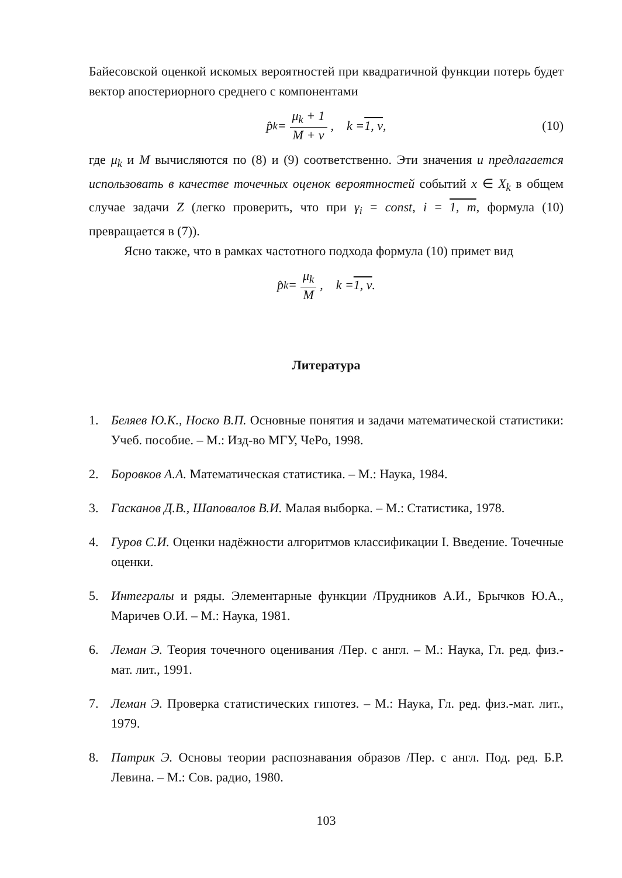Байесовской оценкой искомых вероятностей при квадратичной функции потерь будет вектор апостериорного среднего с компонентами
p̂<sub>k</sub> = μ<sub>k</sub> + 1 M + v, k = 1, v , (10)
где μ<sub>k</sub> и M вычисляются по (8) и (9) соответственно. Эти значения и предлагается использовать в качестве точечных оценок вероятностей событий x ∈ X<sub>k</sub> в общем случае задачи Z (легко проверить, что при γ<sub>i</sub> = const, i = 1, m, формула (10) превращается в (7)).
Ясно также, что в рамках частотного подхода формула (10) примет вид
p̂<sub>k</sub> = μ<sub>k</sub> M, k = 1, v .
Литература
1. Беляев Ю.К., Носко В.П. Основные понятия и задачи математической статистики: Учеб. пособие. – М.: Изд-во МГУ, ЧеРо, 1998.
2. Боровков А.А. Математическая статистика. – М.: Наука, 1984.
3. Гасканов Д.В., Шаповалов В.И. Малая выборка. – М.: Статистика, 1978.
4. Гуров С.И. Оценки надёжности алгоритмов классификации I. Введение. Точечные оценки.
5. Интегралы и ряды. Элементарные функции /Прудников А.И., Брычков Ю.А., Маричев О.И. – М.: Наука, 1981.
6. Леман Э. Теория точечного оценивания /Пер. с англ. – М.: Наука, Гл. ред. физ.-мат. лит., 1991.
7. Леман Э. Проверка статистических гипотез. – М.: Наука, Гл. ред. физ.-мат. лит., 1979.
8. Патрик Э. Основы теории распознавания образов /Пер. с англ. Под. ред. Б.Р. Левина. – М.: Сов. радио, 1980.
103